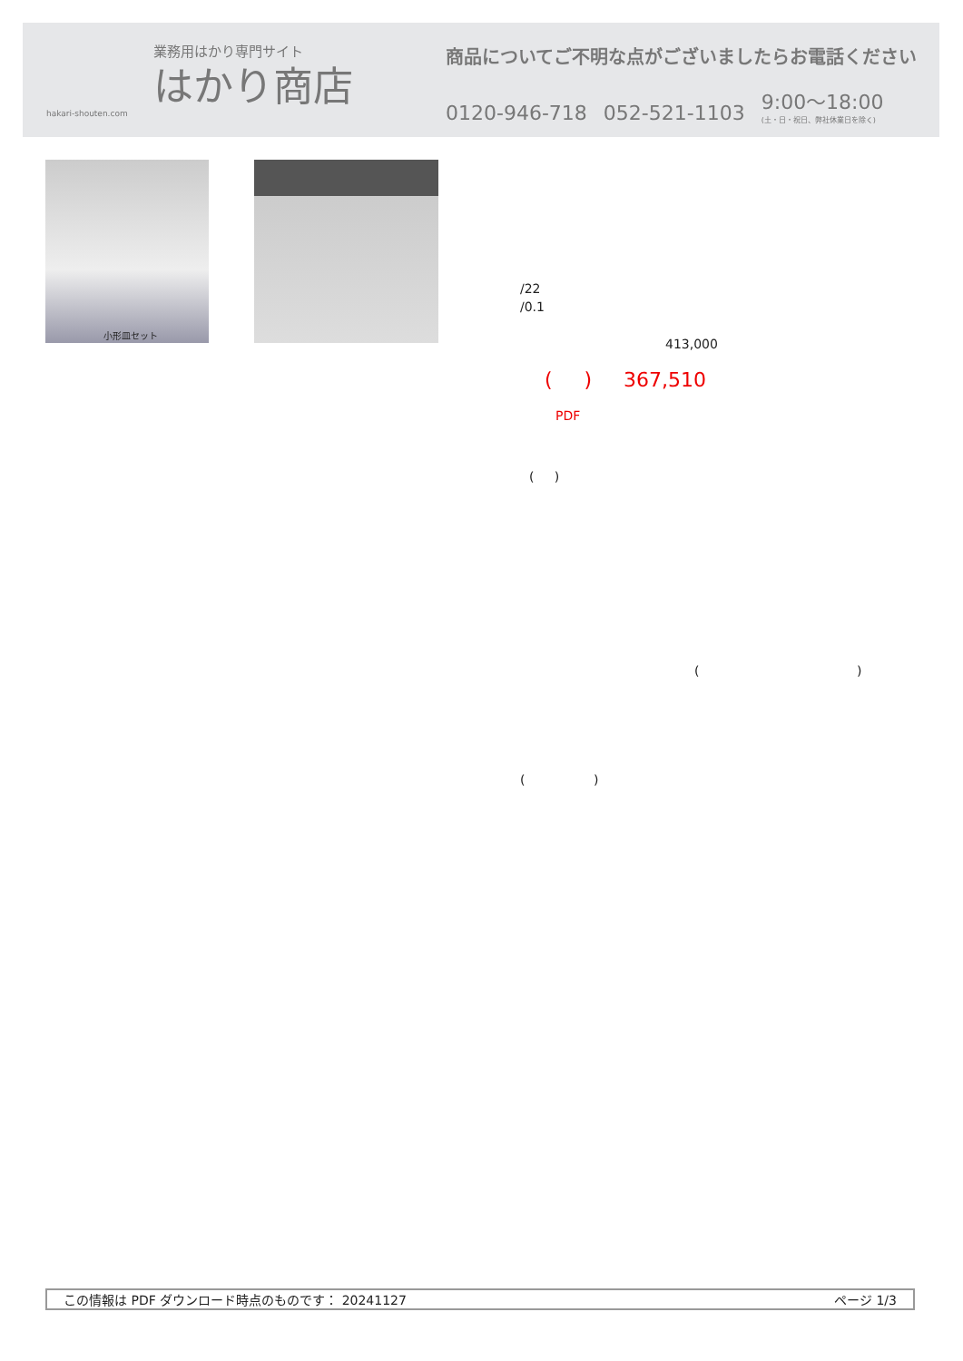業務用はかり専門サイト
はかり商店
hakari-shouten.com
商品についてご不明な点がございましたらお電話ください
0120-946-718 052-521-1103 9:00〜18:00
(土・日・祝日、弊社休業日を除く)
小形皿セット
/22
/0.1
413,000
( ) 367,510
PDF
( )
( )
( )
この情報は PDF ダウンロード時点のものです： 20241127 ページ 1/3